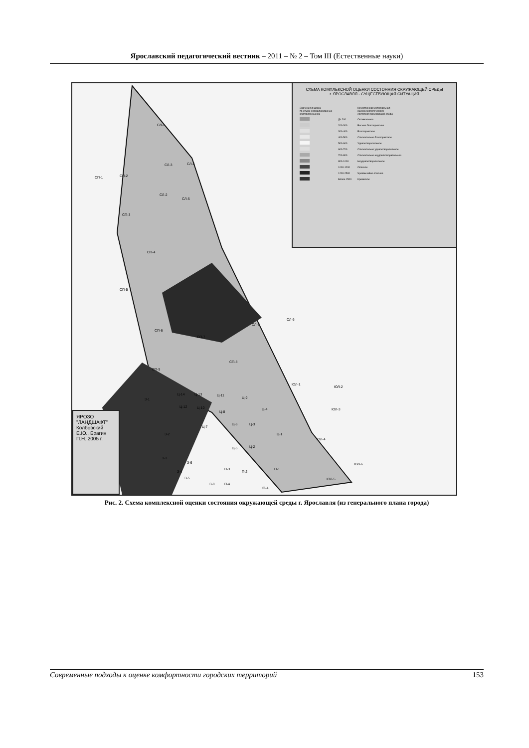Ярославский педагогический вестник – 2011 – № 2 – Том III (Естественные науки)
СХЕМА КОМПЛЕКСНОЙ ОЦЕНКИ СОСТОЯНИЯ ОКРУЖАЮЩЕЙ СРЕДЫ
г. ЯРОСЛАВЛЯ - СУЩЕСТВУЮЩАЯ СИТУАЦИЯ
| Значения индекса по сумме нормализованных критериев оценки | | Качественная интегральная оценка экологического состояния окружающей среды |
| | До 200 | Оптимальное |
| | 200-300 | Весьма благоприятное |
| | 300-400 | Благоприятное |
| | 400-500 | Относительно благоприятное |
| | 500-600 | Удовлетворительное |
| | 600-700 | Относительно удовлетворительное |
| | 700-800 | Относительно неудовлетворительное |
| | 800-1000 | Неудовлетворительное |
| | 1000-1200 | Опасное |
| | 1200-2500 | Чрезвычайно опасное |
| | Более 2500 | Кризисное |
СП-1 СП-2
СЛ-1
СЛ-3 СЛ-4
СЛ-2
СЛ-5
СП-3
СП-4
СП-5
СП-6
СП-7
СП-8
СП-9
СЛ-7
СЛ-6
ЮЛ-1
ЮЛ-2
ЮЛ-3
ЮЛ-4
ЮЛ-6
ЮЛ-5
З-1
Ц-14 Ц-13 Ц-11
Ц-9
Ц-4
Ц-12 Ц-10
Ц-8
Ц-7
Ц-6 Ц-3
Ц-1
Ц-5 Ц-2
З-2
З-3
З-6
З-4
З-5
З-8
П-3
П-2
П-1
П-4
Ю-4
ЯРОЗО "ЛАНДШАФТ" Колбовский Е.Ю., Брагин П.Н. 2005 г.
Рис. 2. Схема комплексной оценки состояния окружающей среды г. Ярославля (из генерального плана города)
Современные подходы к оценке комфортности городских территорий 153